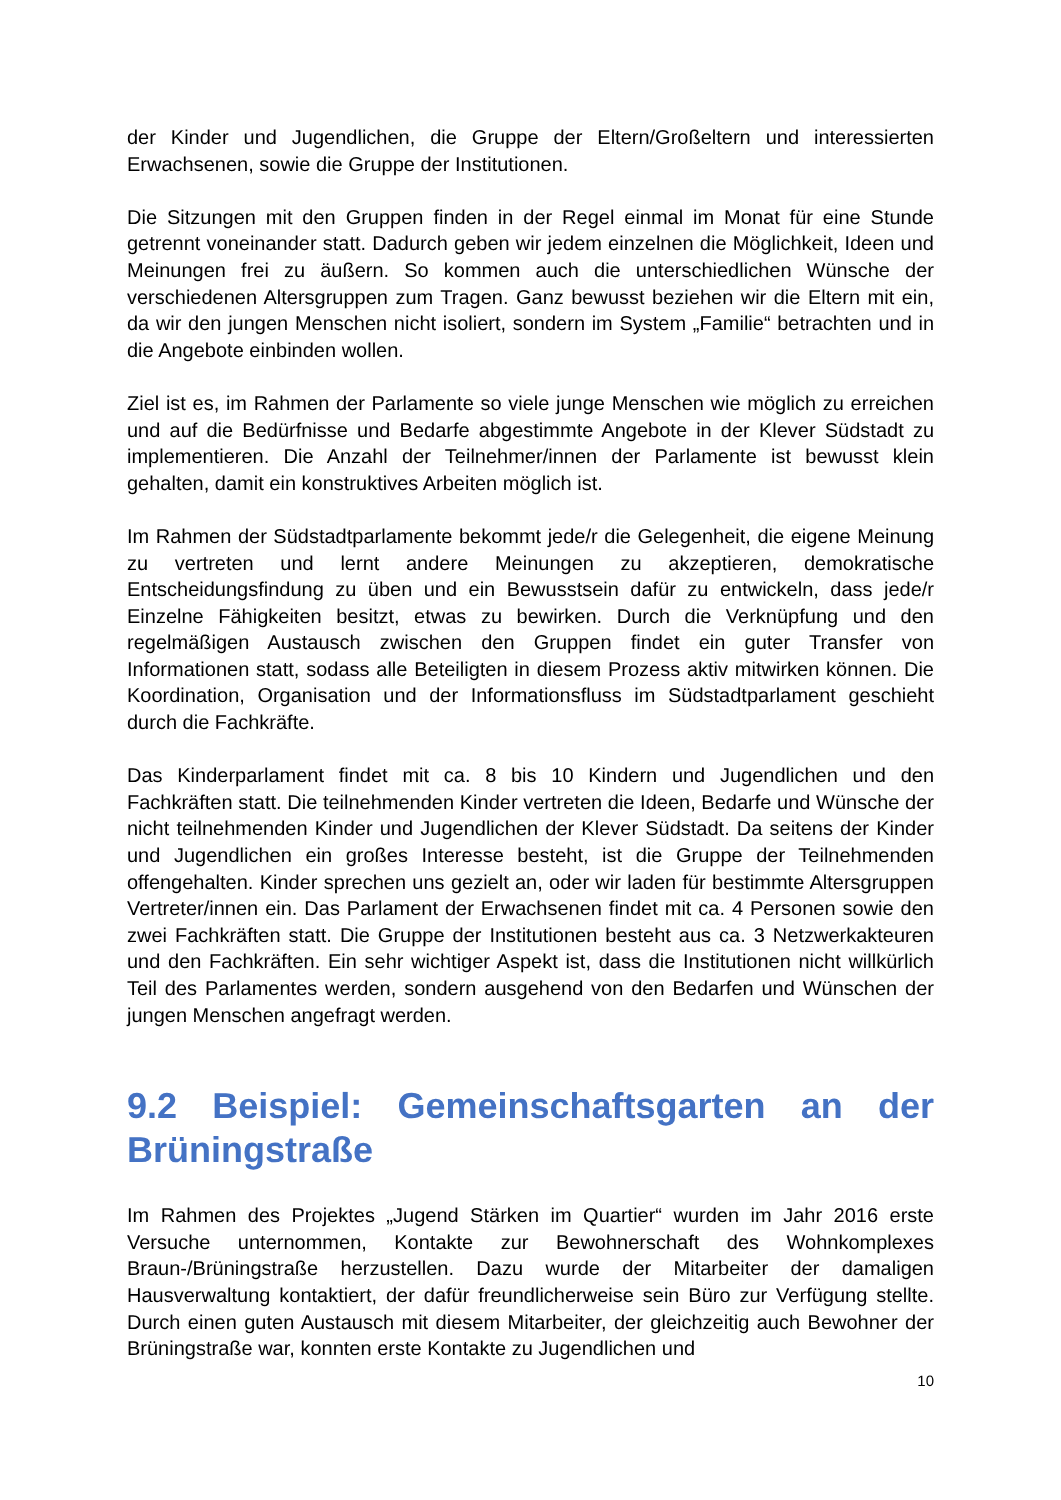der Kinder und Jugendlichen, die Gruppe der Eltern/Großeltern und interessierten Erwachsenen, sowie die Gruppe der Institutionen.
Die Sitzungen mit den Gruppen finden in der Regel einmal im Monat für eine Stunde getrennt voneinander statt. Dadurch geben wir jedem einzelnen die Möglichkeit, Ideen und Meinungen frei zu äußern. So kommen auch die unterschiedlichen Wünsche der verschiedenen Altersgruppen zum Tragen. Ganz bewusst beziehen wir die Eltern mit ein, da wir den jungen Menschen nicht isoliert, sondern im System „Familie“ betrachten und in die Angebote einbinden wollen.
Ziel ist es, im Rahmen der Parlamente so viele junge Menschen wie möglich zu erreichen und auf die Bedürfnisse und Bedarfe abgestimmte Angebote in der Klever Südstadt zu implementieren. Die Anzahl der Teilnehmer/innen der Parlamente ist bewusst klein gehalten, damit ein konstruktives Arbeiten möglich ist.
Im Rahmen der Südstadtparlamente bekommt jede/r die Gelegenheit, die eigene Meinung zu vertreten und lernt andere Meinungen zu akzeptieren, demokratische Entscheidungsfindung zu üben und ein Bewusstsein dafür zu entwickeln, dass jede/r Einzelne Fähigkeiten besitzt, etwas zu bewirken. Durch die Verknüpfung und den regelmäßigen Austausch zwischen den Gruppen findet ein guter Transfer von Informationen statt, sodass alle Beteiligten in diesem Prozess aktiv mitwirken können. Die Koordination, Organisation und der Informationsfluss im Südstadtparlament geschieht durch die Fachkräfte.
Das Kinderparlament findet mit ca. 8 bis 10 Kindern und Jugendlichen und den Fachkräften statt. Die teilnehmenden Kinder vertreten die Ideen, Bedarfe und Wünsche der nicht teilnehmenden Kinder und Jugendlichen der Klever Südstadt. Da seitens der Kinder und Jugendlichen ein großes Interesse besteht, ist die Gruppe der Teilnehmenden offengehalten. Kinder sprechen uns gezielt an, oder wir laden für bestimmte Altersgruppen Vertreter/innen ein. Das Parlament der Erwachsenen findet mit ca. 4 Personen sowie den zwei Fachkräften statt. Die Gruppe der Institutionen besteht aus ca. 3 Netzwerkakteuren und den Fachkräften. Ein sehr wichtiger Aspekt ist, dass die Institutionen nicht willkürlich Teil des Parlamentes werden, sondern ausgehend von den Bedarfen und Wünschen der jungen Menschen angefragt werden.
9.2 Beispiel: Gemeinschaftsgarten an der Brüningstraße
Im Rahmen des Projektes „Jugend Stärken im Quartier“ wurden im Jahr 2016 erste Versuche unternommen, Kontakte zur Bewohnerschaft des Wohnkomplexes Braun-/Brüningstraße herzustellen. Dazu wurde der Mitarbeiter der damaligen Hausverwaltung kontaktiert, der dafür freundlicherweise sein Büro zur Verfügung stellte. Durch einen guten Austausch mit diesem Mitarbeiter, der gleichzeitig auch Bewohner der Brüningstraße war, konnten erste Kontakte zu Jugendlichen und
10